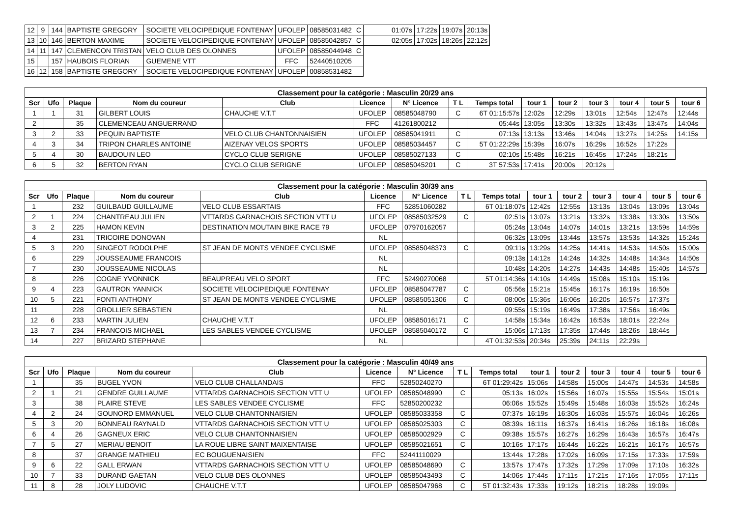| 12 | 9 | 144 | BAPTISTE GREGORY | SOCIETE VELOCIPEDIQUE FONTENAY | UFOLEP | 08585031482 | C | 01:07s | 17:22s | 19:07s | 20:13s |
| 13 | 10 | 146 | BERTON MAXIME | SOCIETE VELOCIPEDIQUE FONTENAY | UFOLEP | 08585042857 | C | 02:05s | 17:02s | 18:26s | 22:12s |
| 14 | 11 | 147 | CLEMENCON TRISTAN | VELO CLUB DES OLONNES | UFOLEP | 08585044948 | C | | | | |
| 15 | | 157 | HAUBOIS FLORIAN | GUEMENE VTT | FFC | 52440510205 | | | | | |
| 16 | 12 | 158 | BAPTISTE GREGORY | SOCIETE VELOCIPEDIQUE FONTENAY | UFOLEP | 00858531482 | | | | | |
| Classement pour la catégorie : Masculin 20/29 ans | | | | | | | | | | | | | | |
| Scr | Ufo | Plaque | Nom du coureur | Club | Licence | N° Licence | T L | Temps total | tour 1 | tour 2 | tour 3 | tour 4 | tour 5 | tour 6 |
| 1 | 1 | 31 | GILBERT LOUIS | CHAUCHE V.T.T | UFOLEP | 08585048790 | C | 6T 01:15:57s | 12:02s | 12:29s | 13:01s | 12:54s | 12:47s | 12:44s |
| 2 | | 35 | CLEMENCEAU ANGUERRAND | | FFC | 41261800212 | | 05:44s | 13:05s | 13:30s | 13:32s | 13:43s | 13:47s | 14:04s |
| 3 | 2 | 33 | PEQUIN BAPTISTE | VELO CLUB CHANTONNAISIEN | UFOLEP | 08585041911 | C | 07:13s | 13:13s | 13:46s | 14:04s | 13:27s | 14:25s | 14:15s |
| 4 | 3 | 34 | TRIPON CHARLES ANTOINE | AIZENAY VELOS SPORTS | UFOLEP | 08585034457 | C | 5T 01:22:29s | 15:39s | 16:07s | 16:29s | 16:52s | 17:22s | |
| 5 | 4 | 30 | BAUDOUIN LEO | CYCLO CLUB SERIGNE | UFOLEP | 08585027133 | C | 02:10s | 15:48s | 16:21s | 16:45s | 17:24s | 18:21s | |
| 6 | 5 | 32 | BERTON RYAN | CYCLO CLUB SERIGNE | UFOLEP | 08585045201 | C | 3T 57:53s | 17:41s | 20:00s | 20:12s | | | |
| Classement pour la catégorie : Masculin 30/39 ans | | | | | | | | | | | | | | |
| Scr | Ufo | Plaque | Nom du coureur | Club | Licence | N° Licence | T L | Temps total | tour 1 | tour 2 | tour 3 | tour 4 | tour 5 | tour 6 |
| 1 | | 232 | GUILBAUD GUILLAUME | VELO CLUB ESSARTAIS | FFC | 52851060282 | | 6T 01:18:07s | 12:42s | 12:55s | 13:13s | 13:04s | 13:09s | 13:04s |
| 2 | 1 | 224 | CHANTREAU JULIEN | VTTARDS GARNACHOIS SECTION VTT U | UFOLEP | 08585032529 | C | 02:51s | 13:07s | 13:21s | 13:32s | 13:38s | 13:30s | 13:50s |
| 3 | 2 | 225 | HAMON KEVIN | DESTINATION MOUTAIN BIKE RACE 79 | UFOLEP | 07970162057 | | 05:24s | 13:04s | 14:07s | 14:01s | 13:21s | 13:59s | 14:59s |
| 4 | | 231 | TRICOIRE DONOVAN | | NL | | | 06:32s | 13:09s | 13:44s | 13:57s | 13:53s | 14:32s | 15:24s |
| 5 | 3 | 220 | SINGEOT RODOLPHE | ST JEAN DE MONTS VENDEE CYCLISME | UFOLEP | 08585048373 | C | 09:11s | 13:29s | 14:25s | 14:41s | 14:53s | 14:50s | 15:00s |
| 6 | | 229 | JOUSSEAUME FRANCOIS | | NL | | | 09:13s | 14:12s | 14:24s | 14:32s | 14:48s | 14:34s | 14:50s |
| 7 | | 230 | JOUSSEAUME NICOLAS | | NL | | | 10:48s | 14:20s | 14:27s | 14:43s | 14:48s | 15:40s | 14:57s |
| 8 | | 226 | COGNE YVONNICK | BEAUPREAU VELO SPORT | FFC | 52490270068 | | 5T 01:14:36s | 14:10s | 14:49s | 15:08s | 15:10s | 15:19s | |
| 9 | 4 | 223 | GAUTRON YANNICK | SOCIETE VELOCIPEDIQUE FONTENAY | UFOLEP | 08585047787 | C | 05:56s | 15:21s | 15:45s | 16:17s | 16:19s | 16:50s | |
| 10 | 5 | 221 | FONTI ANTHONY | ST JEAN DE MONTS VENDEE CYCLISME | UFOLEP | 08585051306 | C | 08:00s | 15:36s | 16:06s | 16:20s | 16:57s | 17:37s | |
| 11 | | 228 | GROLLIER SEBASTIEN | | NL | | | 09:55s | 15:19s | 16:49s | 17:38s | 17:56s | 16:49s | |
| 12 | 6 | 233 | MARTIN JULIEN | CHAUCHE V.T.T | UFOLEP | 08585016171 | C | 14:58s | 15:34s | 16:42s | 16:53s | 18:01s | 22:24s | |
| 13 | 7 | 234 | FRANCOIS MICHAEL | LES SABLES VENDEE CYCLISME | UFOLEP | 08585040172 | C | 15:06s | 17:13s | 17:35s | 17:44s | 18:26s | 18:44s | |
| 14 | | 227 | BRIZARD STEPHANE | | NL | | | 4T 01:32:53s | 20:34s | 25:39s | 24:11s | 22:29s | | |
| Classement pour la catégorie : Masculin 40/49 ans | | | | | | | | | | | | | | |
| Scr | Ufo | Plaque | Nom du coureur | Club | Licence | N° Licence | T L | Temps total | tour 1 | tour 2 | tour 3 | tour 4 | tour 5 | tour 6 |
| 1 | | 35 | BUGEL YVON | VELO CLUB CHALLANDAIS | FFC | 52850240270 | | 6T 01:29:42s | 15:06s | 14:58s | 15:00s | 14:47s | 14:53s | 14:58s |
| 2 | 1 | 21 | GENDRE GUILLAUME | VTTARDS GARNACHOIS SECTION VTT U | UFOLEP | 08585048990 | C | 05:13s | 16:02s | 15:56s | 16:07s | 15:55s | 15:54s | 15:01s |
| 3 | | 38 | PLAIRE STEVE | LES SABLES VENDEE CYCLISME | FFC | 52850200232 | | 06:06s | 15:52s | 15:49s | 15:48s | 16:03s | 15:52s | 16:24s |
| 4 | 2 | 24 | GOUNORD EMMANUEL | VELO CLUB CHANTONNAISIEN | UFOLEP | 08585033358 | C | 07:37s | 16:19s | 16:30s | 16:03s | 15:57s | 16:04s | 16:26s |
| 5 | 3 | 20 | BONNEAU RAYNALD | VTTARDS GARNACHOIS SECTION VTT U | UFOLEP | 08585025303 | C | 08:39s | 16:11s | 16:37s | 16:41s | 16:26s | 16:18s | 16:08s |
| 6 | 4 | 26 | GAGNEUX ERIC | VELO CLUB CHANTONNAISIEN | UFOLEP | 08585002929 | C | 09:38s | 15:57s | 16:27s | 16:29s | 16:43s | 16:57s | 16:47s |
| 7 | 5 | 27 | MERIAU BENOIT | LA ROUE LIBRE SAINT MAIXENTAISE | UFOLEP | 08585021651 | C | 10:16s | 17:17s | 16:44s | 16:22s | 16:21s | 16:17s | 16:57s |
| 8 | | 37 | GRANGE MATHIEU | EC BOUGUENAISIEN | FFC | 52441110029 | | 13:44s | 17:28s | 17:02s | 16:09s | 17:15s | 17:33s | 17:59s |
| 9 | 6 | 22 | GALL ERWAN | VTTARDS GARNACHOIS SECTION VTT U | UFOLEP | 08585048690 | C | 13:57s | 17:47s | 17:32s | 17:29s | 17:09s | 17:10s | 16:32s |
| 10 | 7 | 33 | DURAND GAETAN | VELO CLUB DES OLONNES | UFOLEP | 08585043493 | C | 14:06s | 17:44s | 17:11s | 17:21s | 17:16s | 17:05s | 17:11s |
| 11 | 8 | 28 | JOLY LUDOVIC | CHAUCHE V.T.T | UFOLEP | 08585047968 | C | 5T 01:32:43s | 17:33s | 19:12s | 18:21s | 18:28s | 19:09s | |